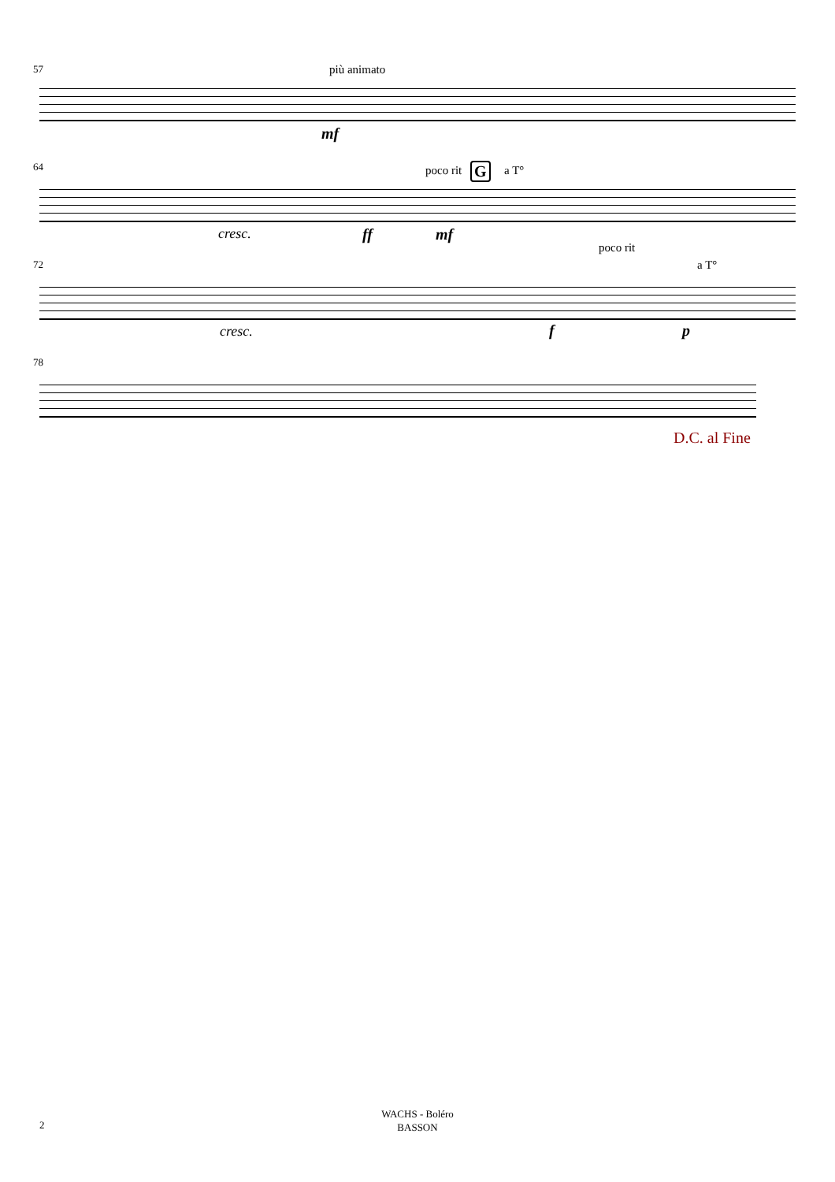57 più animato
mf
64 poco rit G a T°
cresc. ff mf
72
poco rit
a T°
cresc. f p
78
D.C. al Fine
WACHS - Boléro
BASSON
2